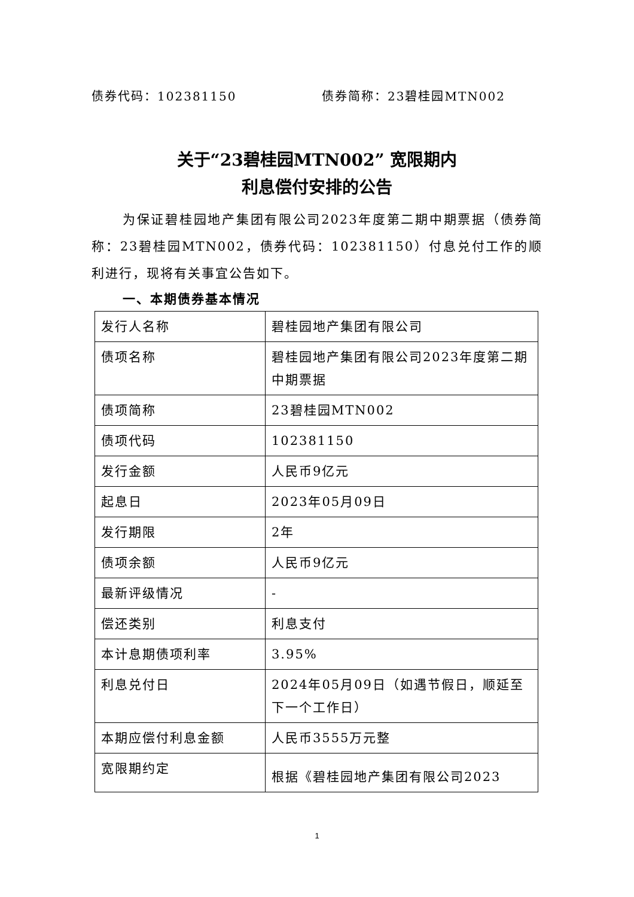债券代码：102381150 债券简称：23碧桂园MTN002
关于“23碧桂园MTN002” 宽限期内
利息偿付安排的公告
为保证碧桂园地产集团有限公司2023年度第二期中期票据（债券简称：23碧桂园MTN002，债券代码：102381150）付息兑付工作的顺利进行，现将有关事宜公告如下。
一、本期债券基本情况
| 发行人名称 | 碧桂园地产集团有限公司 |
| 债项名称 | 碧桂园地产集团有限公司2023年度第二期中期票据 |
| 债项简称 | 23碧桂园MTN002 |
| 债项代码 | 102381150 |
| 发行金额 | 人民币9亿元 |
| 起息日 | 2023年05月09日 |
| 发行期限 | 2年 |
| 债项余额 | 人民币9亿元 |
| 最新评级情况 | - |
| 偿还类别 | 利息支付 |
| 本计息期债项利率 | 3.95% |
| 利息兑付日 | 2024年05月09日（如遇节假日，顺延至下一个工作日） |
| 本期应偿付利息金额 | 人民币3555万元整 |
| 宽限期约定 | 根据《碧桂园地产集团有限公司2023 |
1